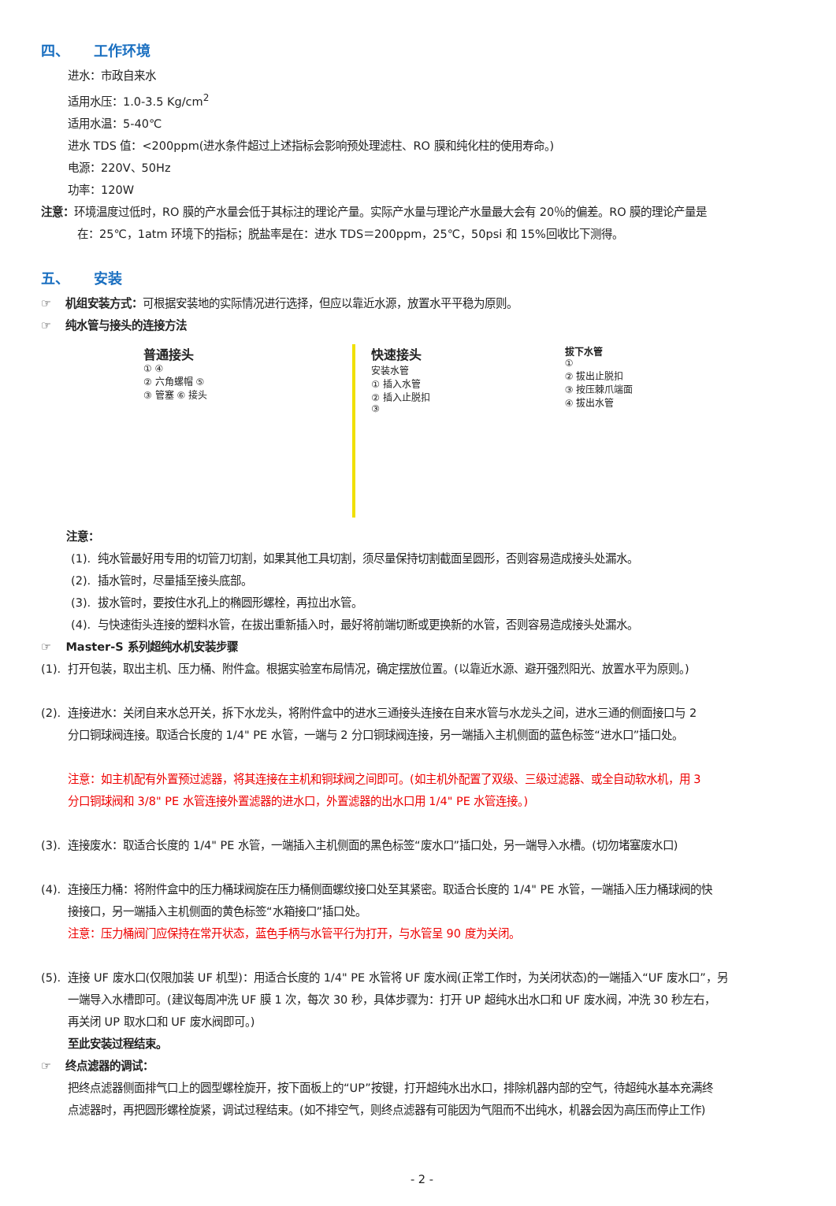四、 工作环境
进水：市政自来水
适用水压：1.0-3.5 Kg/cm<sup>2</sup>
适用水温：5-40℃
进水 TDS 值：<200ppm(进水条件超过上述指标会影响预处理滤柱、RO 膜和纯化柱的使用寿命。)
电源：220V、50Hz
功率：120W
注意：环境温度过低时，RO 膜的产水量会低于其标注的理论产量。实际产水量与理论产水量最大会有 20％的偏差。RO 膜的理论产量是
在：25℃，1atm 环境下的指标；脱盐率是在：进水 TDS＝200ppm，25℃，50psi 和 15%回收比下测得。
五、 安装
☞ 机组安装方式：可根据安装地的实际情况进行选择，但应以靠近水源，放置水平平稳为原则。
☞ 纯水管与接头的连接方法
普通接头
① ④
② 六角螺帽 ⑤
③ 管塞 ⑥ 接头
快速接头
安装水管
① 插入水管
② 插入止脱扣
③
拔下水管
①
② 拔出止脱扣
③ 按压棘爪端面
④ 拔出水管
注意：
(1). 纯水管最好用专用的切管刀切割，如果其他工具切割，须尽量保持切割截面呈圆形，否则容易造成接头处漏水。
(2). 插水管时，尽量插至接头底部。
(3). 拔水管时，要按住水孔上的椭圆形螺栓，再拉出水管。
(4). 与快速街头连接的塑料水管，在拔出重新插入时，最好将前端切断或更换新的水管，否则容易造成接头处漏水。
☞ Master-S 系列超纯水机安装步骤
(1). 打开包装，取出主机、压力桶、附件盒。根据实验室布局情况，确定摆放位置。(以靠近水源、避开强烈阳光、放置水平为原则。)
(2). 连接进水：关闭自来水总开关，拆下水龙头，将附件盒中的进水三通接头连接在自来水管与水龙头之间，进水三通的侧面接口与 2
分口铜球阀连接。取适合长度的 1/4" PE 水管，一端与 2 分口铜球阀连接，另一端插入主机侧面的蓝色标签“进水口”插口处。
注意：如主机配有外置预过滤器，将其连接在主机和铜球阀之间即可。(如主机外配置了双级、三级过滤器、或全自动软水机，用 3
分口铜球阀和 3/8" PE 水管连接外置滤器的进水口，外置滤器的出水口用 1/4" PE 水管连接。)
(3). 连接废水：取适合长度的 1/4" PE 水管，一端插入主机侧面的黑色标签“废水口”插口处，另一端导入水槽。(切勿堵塞废水口)
(4). 连接压力桶：将附件盒中的压力桶球阀旋在压力桶侧面螺纹接口处至其紧密。取适合长度的 1/4" PE 水管，一端插入压力桶球阀的快
接接口，另一端插入主机侧面的黄色标签“水箱接口”插口处。
注意：压力桶阀门应保持在常开状态，蓝色手柄与水管平行为打开，与水管呈 90 度为关闭。
(5). 连接 UF 废水口(仅限加装 UF 机型)：用适合长度的 1/4" PE 水管将 UF 废水阀(正常工作时，为关闭状态)的一端插入“UF 废水口”，另
一端导入水槽即可。(建议每周冲洗 UF 膜 1 次，每次 30 秒，具体步骤为：打开 UP 超纯水出水口和 UF 废水阀，冲洗 30 秒左右，
再关闭 UP 取水口和 UF 废水阀即可。)
至此安装过程结束。
☞ 终点滤器的调试：
把终点滤器侧面排气口上的圆型螺栓旋开，按下面板上的“UP”按键，打开超纯水出水口，排除机器内部的空气，待超纯水基本充满终
点滤器时，再把圆形螺栓旋紧，调试过程结束。(如不排空气，则终点滤器有可能因为气阻而不出纯水，机器会因为高压而停止工作)
- 2 -